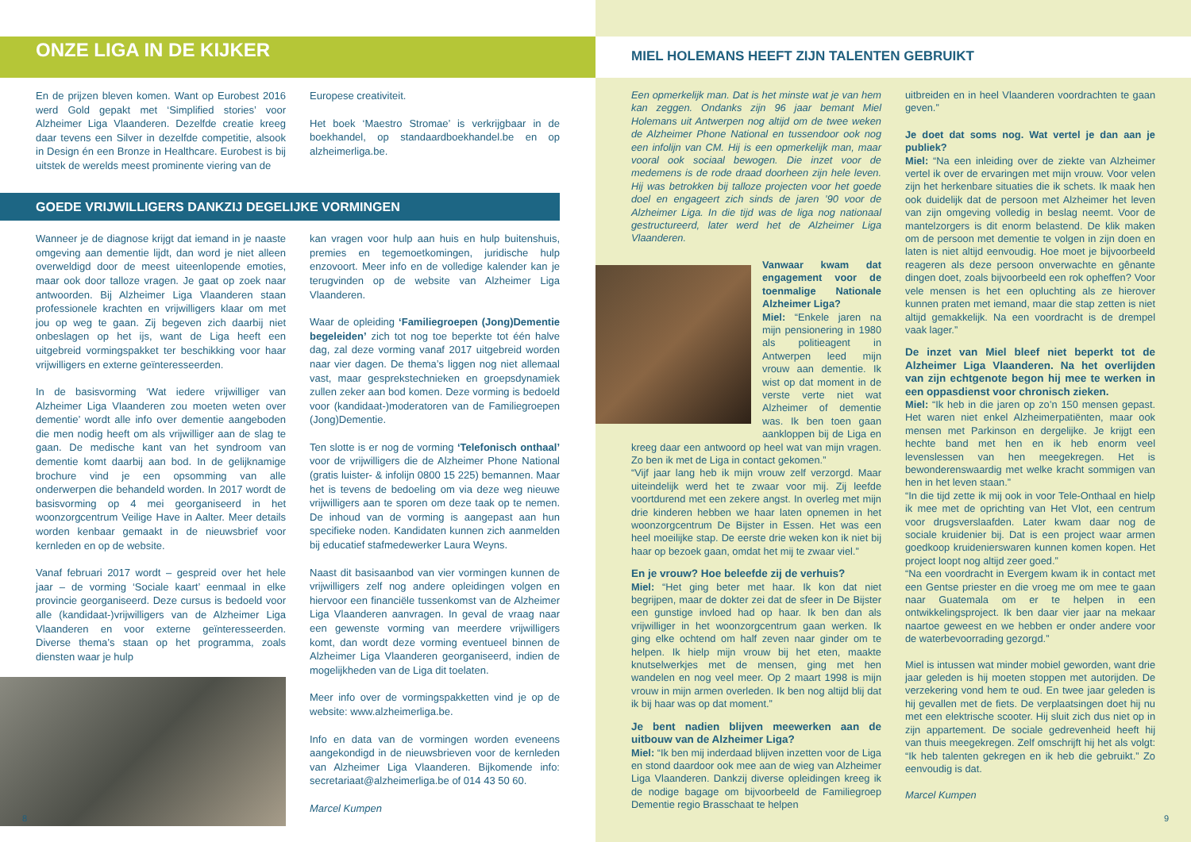ONZE LIGA IN DE KIJKER
En de prijzen bleven komen. Want op Eurobest 2016 werd Gold gepakt met ‘Simplified stories’ voor Alzheimer Liga Vlaanderen. Dezelfde creatie kreeg daar tevens een Silver in dezelfde competitie, alsook in Design én een Bronze in Healthcare. Eurobest is bij uitstek de werelds meest prominente viering van de
Europese creativiteit.
Het boek ‘Maestro Stromae’ is verkrijgbaar in de boekhandel, op standaardboekhandel.be en op alzheimerliga.be.
GOEDE VRIJWILLIGERS DANKZIJ DEGELIJKE VORMINGEN
Wanneer je de diagnose krijgt dat iemand in je naaste omgeving aan dementie lijdt, dan word je niet alleen overweldigd door de meest uiteenlopende emoties, maar ook door talloze vragen. Je gaat op zoek naar antwoorden. Bij Alzheimer Liga Vlaanderen staan professionele krachten en vrijwilligers klaar om met jou op weg te gaan. Zij begeven zich daarbij niet onbeslagen op het ijs, want de Liga heeft een uitgebreid vormingspakket ter beschikking voor haar vrijwilligers en externe geïnteresseerden.
In de basisvorming ‘Wat iedere vrijwilliger van Alzheimer Liga Vlaanderen zou moeten weten over dementie’ wordt alle info over dementie aangeboden die men nodig heeft om als vrijwilliger aan de slag te gaan. De medische kant van het syndroom van dementie komt daarbij aan bod. In de gelijknamige brochure vind je een opsomming van alle onderwerpen die behandeld worden. In 2017 wordt de basisvorming op 4 mei georganiseerd in het woonzorgcentrum Veilige Have in Aalter. Meer details worden kenbaar gemaakt in de nieuwsbrief voor kernleden en op de website.
Vanaf februari 2017 wordt – gespreid over het hele jaar – de vorming ‘Sociale kaart’ eenmaal in elke provincie georganiseerd. Deze cursus is bedoeld voor alle (kandidaat-)vrijwilligers van de Alzheimer Liga Vlaanderen en voor externe geïnteresseerden. Diverse thema’s staan op het programma, zoals diensten waar je hulp
kan vragen voor hulp aan huis en hulp buitenshuis, premies en tegemoetkomingen, juridische hulp enzovoort. Meer info en de volledige kalender kan je terugvinden op de website van Alzheimer Liga Vlaanderen.
Waar de opleiding ‘Familiegroepen (Jong)Dementie begeleiden’ zich tot nog toe beperkte tot één halve dag, zal deze vorming vanaf 2017 uitgebreid worden naar vier dagen. De thema’s liggen nog niet allemaal vast, maar gesprekstechnieken en groepsdynamiek zullen zeker aan bod komen. Deze vorming is bedoeld voor (kandidaat-)moderatoren van de Familiegroepen (Jong)Dementie.
Ten slotte is er nog de vorming ‘Telefonisch onthaal’ voor de vrijwilligers die de Alzheimer Phone National (gratis luister- & infolijn 0800 15 225) bemannen. Maar het is tevens de bedoeling om via deze weg nieuwe vrijwilligers aan te sporen om deze taak op te nemen. De inhoud van de vorming is aangepast aan hun specifieke noden. Kandidaten kunnen zich aanmelden bij educatief stafmedewerker Laura Weyns.
Naast dit basisaanbod van vier vormingen kunnen de vrijwilligers zelf nog andere opleidingen volgen en hiervoor een financiële tussenkomst van de Alzheimer Liga Vlaanderen aanvragen. In geval de vraag naar een gewenste vorming van meerdere vrijwilligers komt, dan wordt deze vorming eventueel binnen de Alzheimer Liga Vlaanderen georganiseerd, indien de mogelijkheden van de Liga dit toelaten.
Meer info over de vormingspakketten vind je op de website: www.alzheimerliga.be.
Info en data van de vormingen worden eveneens aangekondigd in de nieuwsbrieven voor de kernleden van Alzheimer Liga Vlaanderen. Bijkomende info: secretariaat@alzheimerliga.be of 014 43 50 60.
Marcel Kumpen
8
MIEL HOLEMANS HEEFT ZIJN TALENTEN GEBRUIKT
Een opmerkelijk man. Dat is het minste wat je van hem kan zeggen. Ondanks zijn 96 jaar bemant Miel Holemans uit Antwerpen nog altijd om de twee weken de Alzheimer Phone National en tussendoor ook nog een infolijn van CM. Hij is een opmerkelijk man, maar vooral ook sociaal bewogen. Die inzet voor de medemens is de rode draad doorheen zijn hele leven. Hij was betrokken bij talloze projecten voor het goede doel en engageert zich sinds de jaren ’90 voor de Alzheimer Liga. In die tijd was de liga nog nationaal gestructureerd, later werd het de Alzheimer Liga Vlaanderen.
Vanwaar kwam dat engagement voor de toenmalige Nationale Alzheimer Liga?
Miel: “Enkele jaren na mijn pensionering in 1980 als politieagent in Antwerpen leed mijn vrouw aan dementie. Ik wist op dat moment in de verste verte niet wat Alzheimer of dementie was. Ik ben toen gaan aankloppen bij de Liga en kreeg daar een antwoord op heel wat van mijn vragen. Zo ben ik met de Liga in contact gekomen.”
“Vijf jaar lang heb ik mijn vrouw zelf verzorgd. Maar uiteindelijk werd het te zwaar voor mij. Zij leefde voortdurend met een zekere angst. In overleg met mijn drie kinderen hebben we haar laten opnemen in het woonzorgcentrum De Bijster in Essen. Het was een heel moeilijke stap. De eerste drie weken kon ik niet bij haar op bezoek gaan, omdat het mij te zwaar viel.”
En je vrouw? Hoe beleefde zij de verhuis?
Miel: “Het ging beter met haar. Ik kon dat niet begrijpen, maar de dokter zei dat de sfeer in De Bijster een gunstige invloed had op haar. Ik ben dan als vrijwilliger in het woonzorgcentrum gaan werken. Ik ging elke ochtend om half zeven naar ginder om te helpen. Ik hielp mijn vrouw bij het eten, maakte knutselwerkjes met de mensen, ging met hen wandelen en nog veel meer. Op 2 maart 1998 is mijn vrouw in mijn armen overleden. Ik ben nog altijd blij dat ik bij haar was op dat moment.”
Je bent nadien blijven meewerken aan de uitbouw van de Alzheimer Liga?
Miel: “Ik ben mij inderdaad blijven inzetten voor de Liga en stond daardoor ook mee aan de wieg van Alzheimer Liga Vlaanderen. Dankzij diverse opleidingen kreeg ik de nodige bagage om bijvoorbeeld de Familiegroep Dementie regio Brasschaat te helpen
uitbreiden en in heel Vlaanderen voordrachten te gaan geven.”
Je doet dat soms nog. Wat vertel je dan aan je publiek?
Miel: “Na een inleiding over de ziekte van Alzheimer vertel ik over de ervaringen met mijn vrouw. Voor velen zijn het herkenbare situaties die ik schets. Ik maak hen ook duidelijk dat de persoon met Alzheimer het leven van zijn omgeving volledig in beslag neemt. Voor de mantelzorgers is dit enorm belastend. De klik maken om de persoon met dementie te volgen in zijn doen en laten is niet altijd eenvoudig. Hoe moet je bijvoorbeeld reageren als deze persoon onverwachte en gênante dingen doet, zoals bijvoorbeeld een rok opheffen? Voor vele mensen is het een opluchting als ze hierover kunnen praten met iemand, maar die stap zetten is niet altijd gemakkelijk. Na een voordracht is de drempel vaak lager.”
De inzet van Miel bleef niet beperkt tot de Alzheimer Liga Vlaanderen. Na het overlijden van zijn echtgenote begon hij mee te werken in een oppasdienst voor chronisch zieken.
Miel: “Ik heb in die jaren op zo’n 150 mensen gepast. Het waren niet enkel Alzheimerpatiënten, maar ook mensen met Parkinson en dergelijke. Je krijgt een hechte band met hen en ik heb enorm veel levenslessen van hen meegekregen. Het is bewonderenswaardig met welke kracht sommigen van hen in het leven staan.”
“In die tijd zette ik mij ook in voor Tele-Onthaal en hielp ik mee met de oprichting van Het Vlot, een centrum voor drugsverslaafden. Later kwam daar nog de sociale kruidenier bij. Dat is een project waar armen goedkoop kruidenierswaren kunnen komen kopen. Het project loopt nog altijd zeer goed.”
“Na een voordracht in Evergem kwam ik in contact met een Gentse priester en die vroeg me om mee te gaan naar Guatemala om er te helpen in een ontwikkelingsproject. Ik ben daar vier jaar na mekaar naartoe geweest en we hebben er onder andere voor de waterbevoorrading gezorgd.”
Miel is intussen wat minder mobiel geworden, want drie jaar geleden is hij moeten stoppen met autorijden. De verzekering vond hem te oud. En twee jaar geleden is hij gevallen met de fiets. De verplaatsingen doet hij nu met een elektrische scooter. Hij sluit zich dus niet op in zijn appartement. De sociale gedrevenheid heeft hij van thuis meegekregen. Zelf omschrijft hij het als volgt: “Ik heb talenten gekregen en ik heb die gebruikt.” Zo eenvoudig is dat.
Marcel Kumpen
9